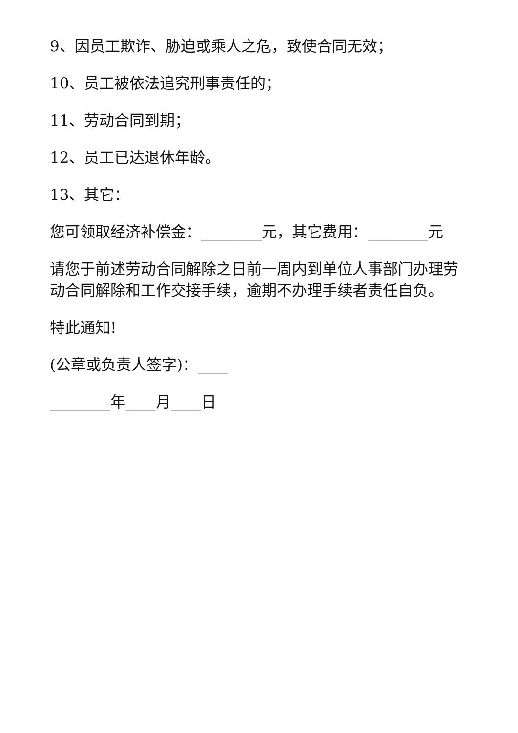9、因员工欺诈、胁迫或乘人之危，致使合同无效；
10、员工被依法追究刑事责任的；
11、劳动合同到期；
12、员工已达退休年龄。
13、其它：
您可领取经济补偿金：________元，其它费用：________元
请您于前述劳动合同解除之日前一周内到单位人事部门办理劳动合同解除和工作交接手续，逾期不办理手续者责任自负。
特此通知!
(公章或负责人签字)：____
________年____月____日